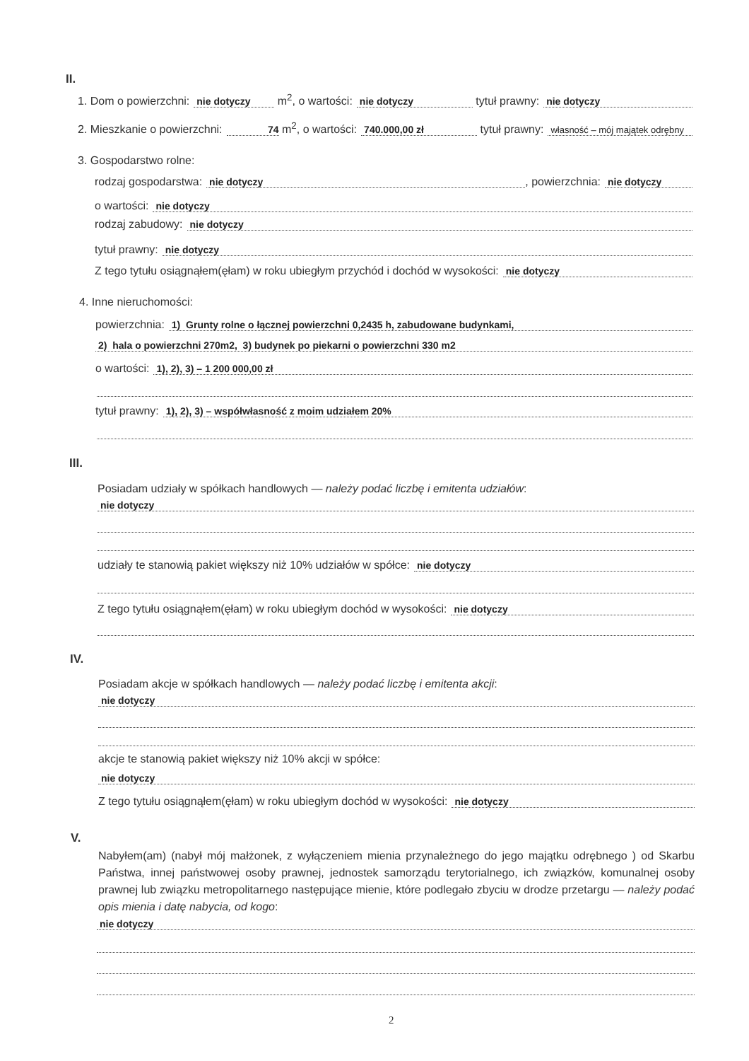II.
1. Dom o powierzchni: nie dotyczy m<sup>2</sup>, o wartości: nie dotyczy tytuł prawny: nie dotyczy
2. Mieszkanie o powierzchni: 74 m<sup>2</sup>, o wartości: 740.000,00 zł tytuł prawny: własność – mój majątek odrębny
3. Gospodarstwo rolne:
rodzaj gospodarstwa: nie dotyczy, powierzchnia: nie dotyczy
o wartości: nie dotyczy
rodzaj zabudowy: nie dotyczy
tytuł prawny: nie dotyczy
Z tego tytułu osiągnąłem(ęłam) w roku ubiegłym przychód i dochód w wysokości: nie dotyczy
4. Inne nieruchomości:
powierzchnia: 1) Grunty rolne o łącznej powierzchni 0,2435 h, zabudowane budynkami,
2) hala o powierzchni 270m2, 3) budynek po piekarni o powierzchni 330 m2
o wartości: 1), 2), 3) – 1 200 000,00 zł
tytuł prawny: 1), 2), 3) – współwłasność z moim udziałem 20%
III.
Posiadam udziały w spółkach handlowych — należy podać liczbę i emitenta udziałów:
nie dotyczy
udziały te stanowią pakiet większy niż 10% udziałów w spółce: nie dotyczy
Z tego tytułu osiągnąłem(ęłam) w roku ubiegłym dochód w wysokości: nie dotyczy
IV.
Posiadam akcje w spółkach handlowych — należy podać liczbę i emitenta akcji:
nie dotyczy
akcje te stanowią pakiet większy niż 10% akcji w spółce:
nie dotyczy
Z tego tytułu osiągnąłem(ęłam) w roku ubiegłym dochód w wysokości: nie dotyczy
V.
Nabyłem(am) (nabył mój małżonek, z wyłączeniem mienia przynależnego do jego majątku odrębnego ) od Skarbu Państwa, innej państwowej osoby prawnej, jednostek samorządu terytorialnego, ich związków, komunalnej osoby prawnej lub związku metropolitarnego następujące mienie, które podlegało zbyciu w drodze przetargu — należy podać opis mienia i datę nabycia, od kogo:
nie dotyczy
2